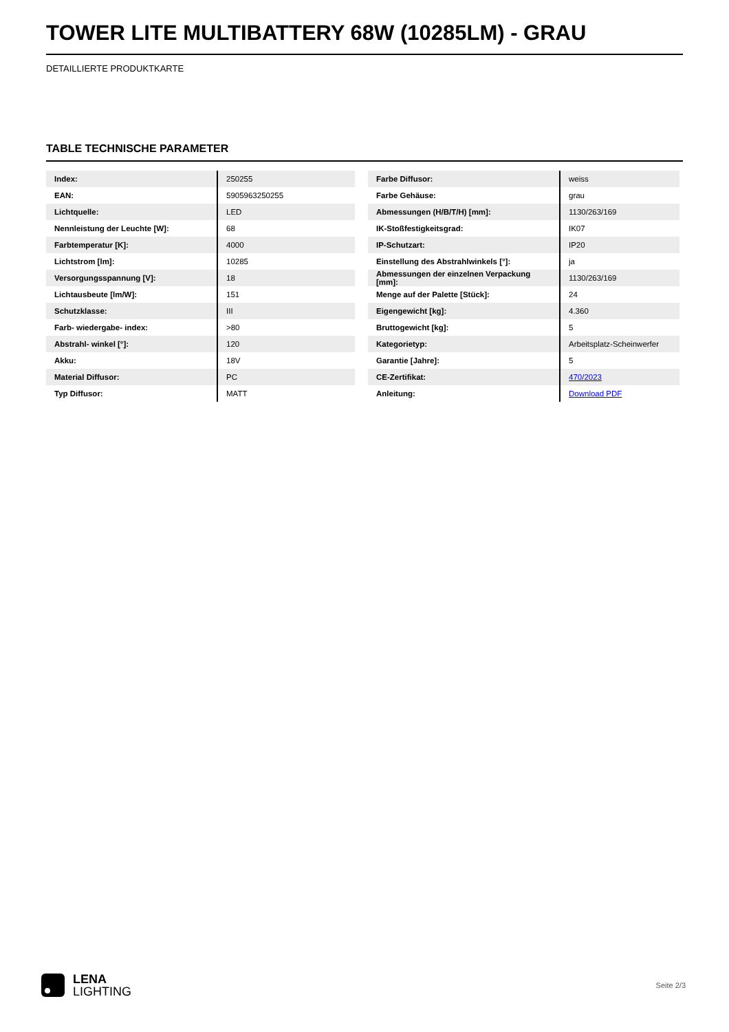TOWER LITE MULTIBATTERY 68W (10285LM) - GRAU
DETAILLIERTE PRODUKTKARTE
TABLE TECHNISCHE PARAMETER
| Index: | 250255 |
| EAN: | 5905963250255 |
| Lichtquelle: | LED |
| Nennleistung der Leuchte [W]: | 68 |
| Farbtemperatur [K]: | 4000 |
| Lichtstrom [lm]: | 10285 |
| Versorgungsspannung [V]: | 18 |
| Lichtausbeute [lm/W]: | 151 |
| Schutzklasse: | III |
| Farb- wiedergabe- index: | >80 |
| Abstrahl- winkel [°]: | 120 |
| Akku: | 18V |
| Material Diffusor: | PC |
| Typ Diffusor: | MATT |
| Farbe Diffusor: | weiss |
| Farbe Gehäuse: | grau |
| Abmessungen (H/B/T/H) [mm]: | 1130/263/169 |
| IK-Stoßfestigkeitsgrad: | IK07 |
| IP-Schutzart: | IP20 |
| Einstellung des Abstrahlwinkels [°]: | ja |
| Abmessungen der einzelnen Verpackung [mm]: | 1130/263/169 |
| Menge auf der Palette [Stück]: | 24 |
| Eigengewicht [kg]: | 4.360 |
| Bruttogewicht [kg]: | 5 |
| Kategorietyp: | Arbeitsplatz-Scheinwerfer |
| Garantie [Jahre]: | 5 |
| CE-Zertifikat: | 470/2023 |
| Anleitung: | Download PDF |
LENA
LIGHTING
Seite 2/3